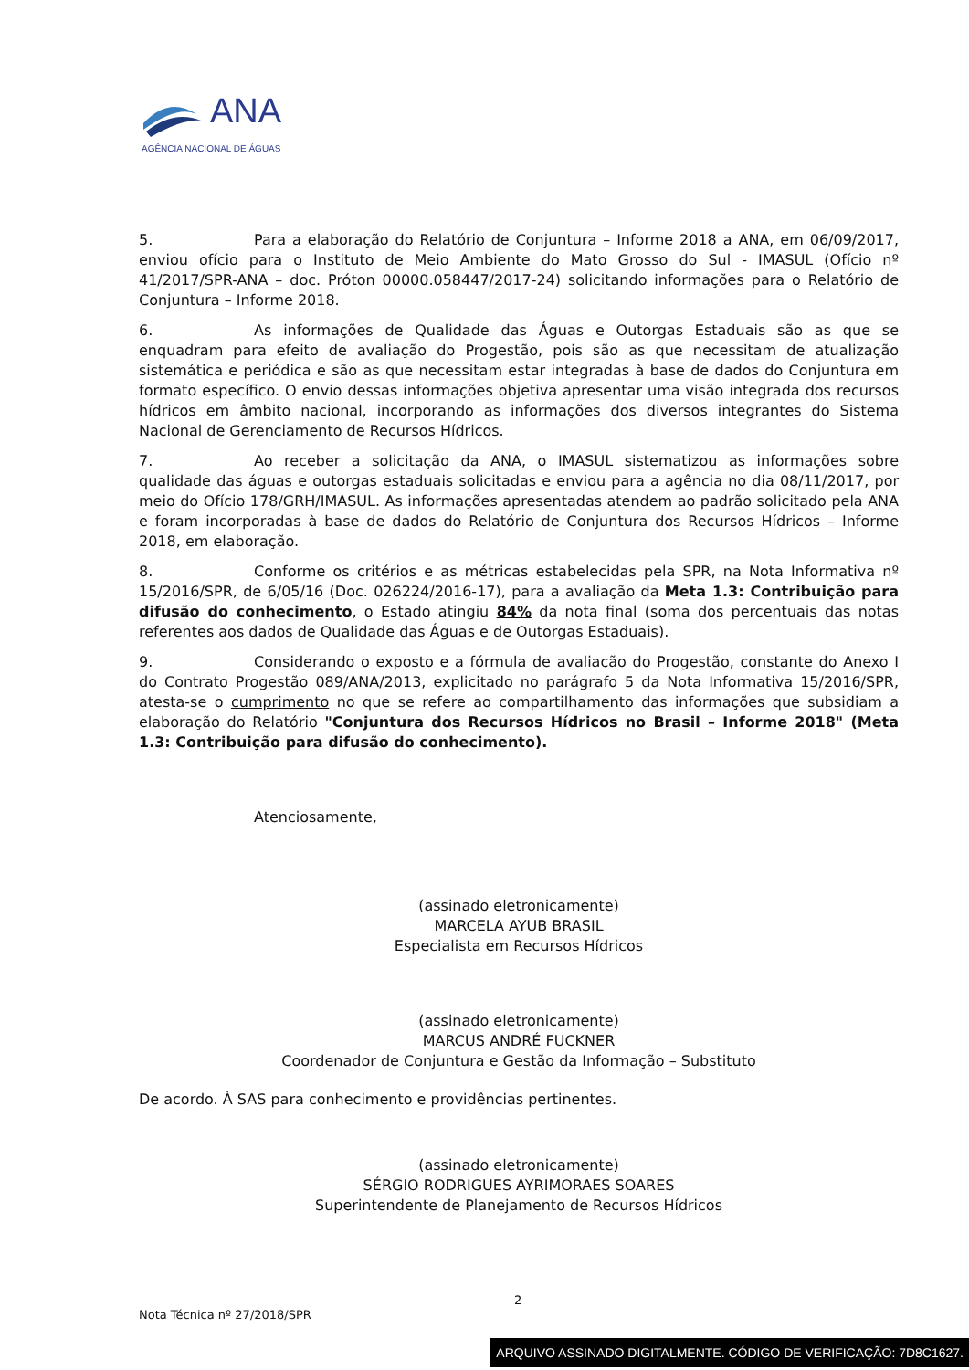ANA
AGÊNCIA NACIONAL DE ÁGUAS
5. Para a elaboração do Relatório de Conjuntura – Informe 2018 a ANA, em 06/09/2017, enviou ofício para o Instituto de Meio Ambiente do Mato Grosso do Sul - IMASUL (Ofício nº 41/2017/SPR-ANA – doc. Próton 00000.058447/2017-24) solicitando informações para o Relatório de Conjuntura – Informe 2018.
6. As informações de Qualidade das Águas e Outorgas Estaduais são as que se enquadram para efeito de avaliação do Progestão, pois são as que necessitam de atualização sistemática e periódica e são as que necessitam estar integradas à base de dados do Conjuntura em formato específico. O envio dessas informações objetiva apresentar uma visão integrada dos recursos hídricos em âmbito nacional, incorporando as informações dos diversos integrantes do Sistema Nacional de Gerenciamento de Recursos Hídricos.
7. Ao receber a solicitação da ANA, o IMASUL sistematizou as informações sobre qualidade das águas e outorgas estaduais solicitadas e enviou para a agência no dia 08/11/2017, por meio do Ofício 178/GRH/IMASUL. As informações apresentadas atendem ao padrão solicitado pela ANA e foram incorporadas à base de dados do Relatório de Conjuntura dos Recursos Hídricos – Informe 2018, em elaboração.
8. Conforme os critérios e as métricas estabelecidas pela SPR, na Nota Informativa nº 15/2016/SPR, de 6/05/16 (Doc. 026224/2016-17), para a avaliação da Meta 1.3: Contribuição para difusão do conhecimento, o Estado atingiu 84% da nota final (soma dos percentuais das notas referentes aos dados de Qualidade das Águas e de Outorgas Estaduais).
9. Considerando o exposto e a fórmula de avaliação do Progestão, constante do Anexo I do Contrato Progestão 089/ANA/2013, explicitado no parágrafo 5 da Nota Informativa 15/2016/SPR, atesta-se o cumprimento no que se refere ao compartilhamento das informações que subsidiam a elaboração do Relatório "Conjuntura dos Recursos Hídricos no Brasil – Informe 2018" (Meta 1.3: Contribuição para difusão do conhecimento).
Atenciosamente,
(assinado eletronicamente)
MARCELA AYUB BRASIL
Especialista em Recursos Hídricos
(assinado eletronicamente)
MARCUS ANDRÉ FUCKNER
Coordenador de Conjuntura e Gestão da Informação – Substituto
De acordo. À SAS para conhecimento e providências pertinentes.
(assinado eletronicamente)
SÉRGIO RODRIGUES AYRIMORAES SOARES
Superintendente de Planejamento de Recursos Hídricos
2
Nota Técnica nº 27/2018/SPR
ARQUIVO ASSINADO DIGITALMENTE. CÓDIGO DE VERIFICAÇÃO: 7D8C1627.